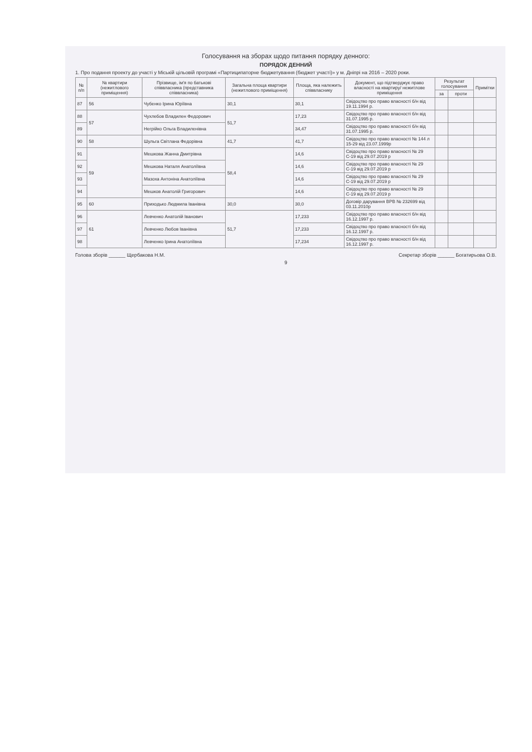Голосування на зборах щодо питання порядку денного:
ПОРЯДОК ДЕННИЙ
1. Про подання проекту до участі у Міській цільовій програмі «Партиципаторне бюджетування (бюджет участі)» у м. Дніпрі на 2016 – 2020 роки.
| № п/п | № квартири (нежитлового приміщення) | Прізвище, ім'я по батькові співвласника (представника співвласника) | Загальна площа квартири (нежитлового приміщення) | Площа, яка належить співвласнику | Документ, що підтверджує право власності на квартиру/ нежитлове приміщення | Результат голосування | | Примітки |
| --- | --- | --- | --- | --- | --- | --- | --- | --- |
| | | | | | | за | проти | |
| 87 | 56 | Чубенко Ірина Юріївна | 30,1 | 30,1 | Свідоцтво про право власності б/н від 19.11.1994 р. | | | |
| 88 | 57 | Чухлебов Владилен Федорович | 51,7 | 17,23 | Свідоцтво про право власності б/н від 31.07.1995 р. | | | |
| 89 | | Негрійко Ольга Владиленівна | | 34,47 | Свідоцтво про право власності б/н від 31.07.1995 р. | | | |
| 90 | 58 | Шульга Світлана Федорівна | 41,7 | 41,7 | Свідоцтво про право власності № 144 л 15-29 від 23.07.1999р | | | |
| 91 | 59 | Мешкова Жанна Дмитрівна | 58,4 | 14,6 | Свідоцтво про право власності № 29 С-19 від 29.07.2019 р | | | |
| 92 | | Мешкова Наталя Анатоліївна | | 14,6 | Свідоцтво про право власності № 29 С-19 від 29.07.2019 р | | | |
| 93 | | Мазоха Антоніна Анатоліївна | | 14,6 | Свідоцтво про право власності № 29 С-19 від 29.07.2019 р | | | |
| 94 | | Мешков Анатолій Григорович | | 14,6 | Свідоцтво про право власності № 29 С-19 від 29.07.2019 р | | | |
| 95 | 60 | Приходько Людмила Іванівна | 30,0 | 30,0 | Договір дарування ВРВ № 232699 від 03.11.2010р | | | |
| 96 | 61 | Левченко Анатолій Іванович | 51,7 | 17,233 | Свідоцтво про право власності б/н від 16.12.1997 р. | | | |
| 97 | | Левченко Любов Іванівна | | 17,233 | Свідоцтво про право власності б/н від 16.12.1997 р. | | | |
| 98 | | Левченко Ірина Анатоліївна | | 17,234 | Свідоцтво про право власності б/н від 16.12.1997 р. | | | |
Голова зборів ______ Щербакова Н.М. Секретар зборів ______ Богатирьова О.В.
9